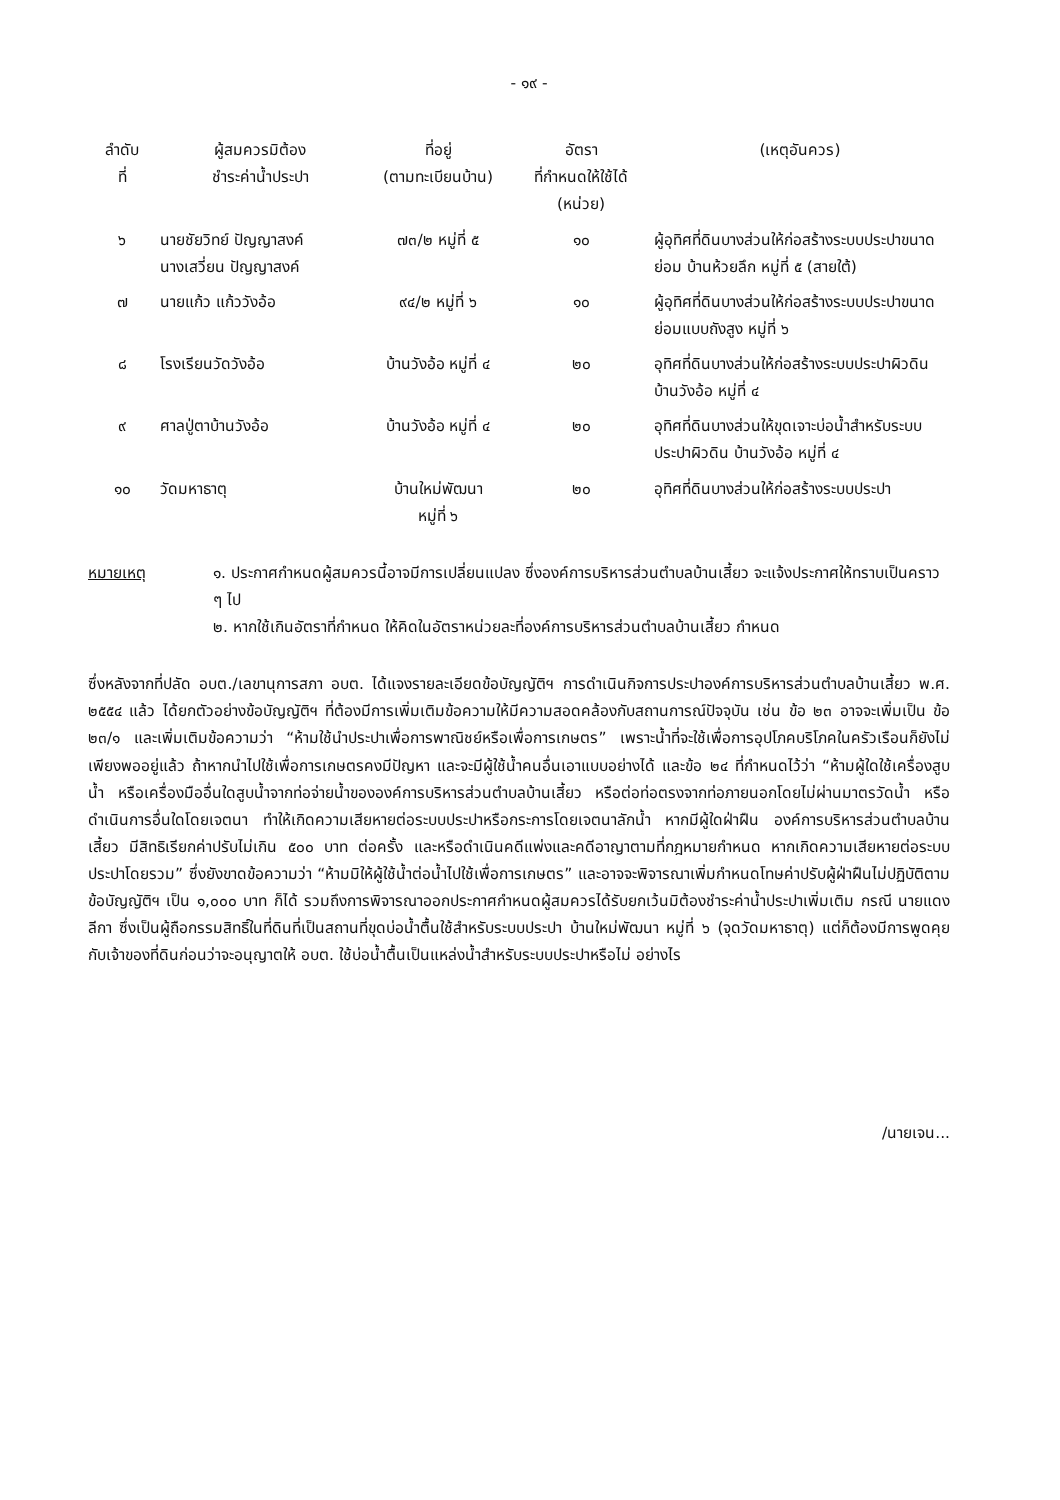- ๑๙ -
| ลำดับ ที่ | ผู้สมควรมิต้อง ชำระค่าน้ำประปา | ที่อยู่ (ตามทะเบียนบ้าน) | อัตรา ที่กำหนดให้ใช้ได้ (หน่วย) | (เหตุอันควร) |
| --- | --- | --- | --- | --- |
| ๖ | นายชัยวิทย์ ปัญญาสงค์ นางเสวี่ยน ปัญญาสงค์ | ๗๓/๒ หมู่ที่ ๕ | ๑๐ | ผู้อุทิศที่ดินบางส่วนให้ก่อสร้างระบบประปาขนาดย่อม บ้านห้วยลึก หมู่ที่ ๕ (สายใต้) |
| ๗ | นายแก้ว แก้ววังอ้อ | ๙๔/๒ หมู่ที่ ๖ | ๑๐ | ผู้อุทิศที่ดินบางส่วนให้ก่อสร้างระบบประปาขนาดย่อมแบบถังสูง หมู่ที่ ๖ |
| ๘ | โรงเรียนวัดวังอ้อ | บ้านวังอ้อ หมู่ที่ ๔ | ๒๐ | อุทิศที่ดินบางส่วนให้ก่อสร้างระบบประปาผิวดิน บ้านวังอ้อ หมู่ที่ ๔ |
| ๙ | ศาลปู่ตาบ้านวังอ้อ | บ้านวังอ้อ หมู่ที่ ๔ | ๒๐ | อุทิศที่ดินบางส่วนให้ขุดเจาะบ่อน้ำสำหรับระบบประปาผิวดิน บ้านวังอ้อ หมู่ที่ ๔ |
| ๑๐ | วัดมหาธาตุ | บ้านใหม่พัฒนา หมู่ที่ ๖ | ๒๐ | อุทิศที่ดินบางส่วนให้ก่อสร้างระบบประปา |
หมายเหตุ ๑. ประกาศกำหนดผู้สมควรนี้อาจมีการเปลี่ยนแปลง ซึ่งองค์การบริหารส่วนตำบลบ้านเสี้ยว จะแจ้งประกาศให้ทราบเป็นคราว ๆ ไป
๒. หากใช้เกินอัตราที่กำหนด ให้คิดในอัตราหน่วยละที่องค์การบริหารส่วนตำบลบ้านเสี้ยว กำหนด
ซึ่งหลังจากที่ปลัด อบต./เลขานุการสภา อบต. ได้แจงรายละเอียดข้อบัญญัติฯ การดำเนินกิจการประปาองค์การบริหารส่วนตำบลบ้านเสี้ยว พ.ศ. ๒๕๕๔ แล้ว ได้ยกตัวอย่างข้อบัญญัติฯ ที่ต้องมีการเพิ่มเติมข้อความให้มีความสอดคล้องกับสถานการณ์ปัจจุบัน เช่น ข้อ ๒๓ อาจจะเพิ่มเป็น ข้อ ๒๓/๑ และเพิ่มเติมข้อความว่า “ห้ามใช้นำประปาเพื่อการพาณิชย์หรือเพื่อการเกษตร” เพราะน้ำที่จะใช้เพื่อการอุปโภคบริโภคในครัวเรือนก็ยังไม่เพียงพออยู่แล้ว ถ้าหากนำไปใช้เพื่อการเกษตรคงมีปัญหา และจะมีผู้ใช้น้ำคนอื่นเอาแบบอย่างได้ และข้อ ๒๔ ที่กำหนดไว้ว่า “ห้ามผู้ใดใช้เครื่องสูบน้ำ หรือเครื่องมืออื่นใดสูบน้ำจากท่อจ่ายน้ำขององค์การบริหารส่วนตำบลบ้านเสี้ยว หรือต่อท่อตรงจากท่อภายนอกโดยไม่ผ่านมาตรวัดน้ำ หรือดำเนินการอื่นใดโดยเจตนา ทำให้เกิดความเสียหายต่อระบบประปาหรือกระการโดยเจตนาลักน้ำ หากมีผู้ใดฝ่าฝืน องค์การบริหารส่วนตำบลบ้านเสี้ยว มีสิทธิเรียกค่าปรับไม่เกิน ๕๐๐ บาท ต่อครั้ง และหรือดำเนินคดีแพ่งและคดีอาญาตามที่กฎหมายกำหนด หากเกิดความเสียหายต่อระบบประปาโดยรวม” ซึ่งยังขาดข้อความว่า “ห้ามมิให้ผู้ใช้น้ำต่อน้ำไปใช้เพื่อการเกษตร” และอาจจะพิจารณาเพิ่มกำหนดโทษค่าปรับผู้ฝ่าฝืนไม่ปฏิบัติตามข้อบัญญัติฯ เป็น ๑,๐๐๐ บาท ก็ได้ รวมถึงการพิจารณาออกประกาศกำหนดผู้สมควรได้รับยกเว้นมิต้องชำระค่าน้ำประปาเพิ่มเติม กรณี นายแดง ลีกา ซึ่งเป็นผู้ถือกรรมสิทธิ์ในที่ดินที่เป็นสถานที่ขุดบ่อน้ำตื้นใช้สำหรับระบบประปา บ้านใหม่พัฒนา หมู่ที่ ๖ (จุดวัดมหาธาตุ) แต่ก็ต้องมีการพูดคุยกับเจ้าของที่ดินก่อนว่าจะอนุญาตให้ อบต. ใช้บ่อน้ำตื้นเป็นแหล่งน้ำสำหรับระบบประปาหรือไม่ อย่างไร
/นายเจน...